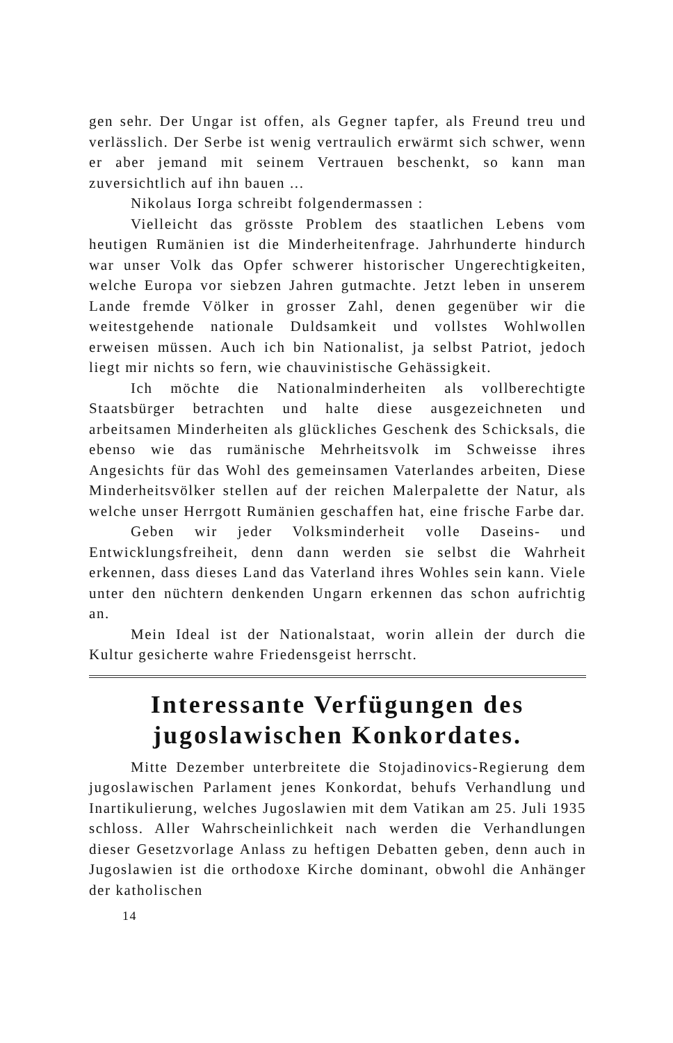gen sehr. Der Ungar ist offen, als Gegner tapfer, als Freund treu und verlässlich. Der Serbe ist wenig vertraulich erwärmt sich schwer, wenn er aber jemand mit seinem Vertrauen beschenkt, so kann man zuversichtlich auf ihn bauen ...
Nikolaus Iorga schreibt folgendermassen :
Vielleicht das grösste Problem des staatlichen Lebens vom heutigen Rumänien ist die Minderheitenfrage. Jahrhunderte hindurch war unser Volk das Opfer schwerer historischer Ungerechtigkeiten, welche Europa vor siebzen Jahren gutmachte. Jetzt leben in unserem Lande fremde Völker in grosser Zahl, denen gegenüber wir die weitestgehende nationale Duldsamkeit und vollstes Wohlwollen erweisen müssen. Auch ich bin Nationalist, ja selbst Patriot, jedoch liegt mir nichts so fern, wie chauvinistische Gehässigkeit.
Ich möchte die Nationalminderheiten als vollberechtigte Staatsbürger betrachten und halte diese ausgezeichneten und arbeitsamen Minderheiten als glückliches Geschenk des Schicksals, die ebenso wie das rumänische Mehrheitsvolk im Schweisse ihres Angesichts für das Wohl des gemeinsamen Vaterlandes arbeiten, Diese Minderheitsvölker stellen auf der reichen Malerpalette der Natur, als welche unser Herrgott Rumänien geschaffen hat, eine frische Farbe dar.
Geben wir jeder Volksminderheit volle Daseins- und Entwicklungsfreiheit, denn dann werden sie selbst die Wahrheit erkennen, dass dieses Land das Vaterland ihres Wohles sein kann. Viele unter den nüchtern denkenden Ungarn erkennen das schon aufrichtig an.
Mein Ideal ist der Nationalstaat, worin allein der durch die Kultur gesicherte wahre Friedensgeist herrscht.
Interessante Verfügungen des jugoslawischen Konkordates.
Mitte Dezember unterbreitete die Stojadinovics-Regierung dem jugoslawischen Parlament jenes Konkordat, behufs Verhandlung und Inartikulierung, welches Jugoslawien mit dem Vatikan am 25. Juli 1935 schloss. Aller Wahrscheinlichkeit nach werden die Verhandlungen dieser Gesetzvorlage Anlass zu heftigen Debatten geben, denn auch in Jugoslawien ist die orthodoxe Kirche dominant, obwohl die Anhänger der katholischen
14